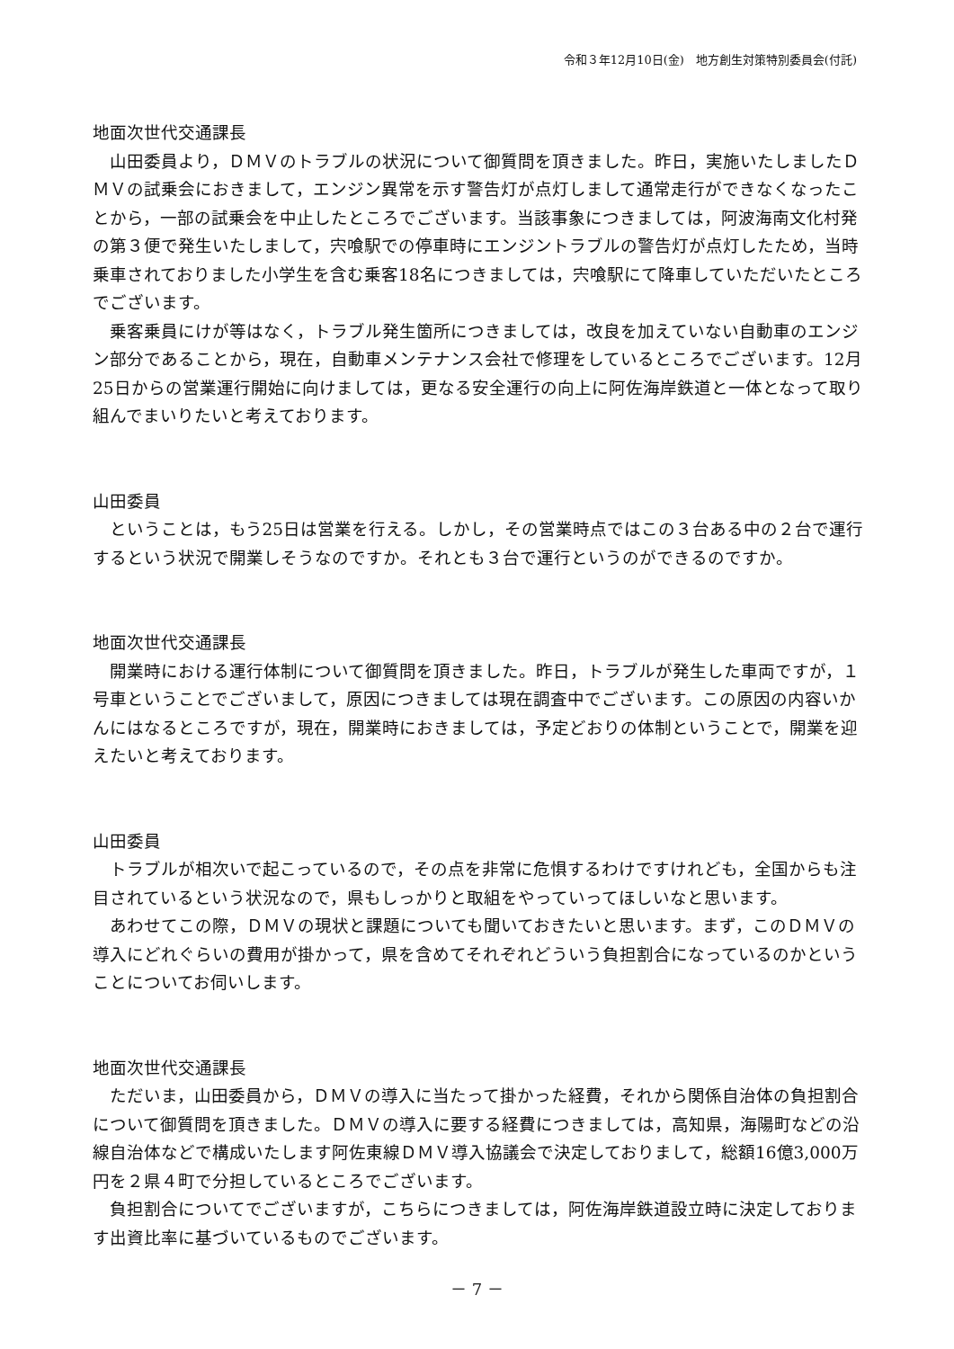令和３年12月10日(金)　地方創生対策特別委員会(付託)
地面次世代交通課長
山田委員より，ＤＭＶのトラブルの状況について御質問を頂きました。昨日，実施いたしましたＤＭＶの試乗会におきまして，エンジン異常を示す警告灯が点灯しまして通常走行ができなくなったことから，一部の試乗会を中止したところでございます。当該事象につきましては，阿波海南文化村発の第３便で発生いたしまして，宍喰駅での停車時にエンジントラブルの警告灯が点灯したため，当時乗車されておりました小学生を含む乗客18名につきましては，宍喰駅にて降車していただいたところでございます。
乗客乗員にけが等はなく，トラブル発生箇所につきましては，改良を加えていない自動車のエンジン部分であることから，現在，自動車メンテナンス会社で修理をしているところでございます。12月25日からの営業運行開始に向けましては，更なる安全運行の向上に阿佐海岸鉄道と一体となって取り組んでまいりたいと考えております。
山田委員
ということは，もう25日は営業を行える。しかし，その営業時点ではこの３台ある中の２台で運行するという状況で開業しそうなのですか。それとも３台で運行というのができるのですか。
地面次世代交通課長
開業時における運行体制について御質問を頂きました。昨日，トラブルが発生した車両ですが，１号車ということでございまして，原因につきましては現在調査中でございます。この原因の内容いかんにはなるところですが，現在，開業時におきましては，予定どおりの体制ということで，開業を迎えたいと考えております。
山田委員
トラブルが相次いで起こっているので，その点を非常に危惧するわけですけれども，全国からも注目されているという状況なので，県もしっかりと取組をやっていってほしいなと思います。
あわせてこの際，ＤＭＶの現状と課題についても聞いておきたいと思います。まず，このＤＭＶの導入にどれぐらいの費用が掛かって，県を含めてそれぞれどういう負担割合になっているのかということについてお伺いします。
地面次世代交通課長
ただいま，山田委員から，ＤＭＶの導入に当たって掛かった経費，それから関係自治体の負担割合について御質問を頂きました。ＤＭＶの導入に要する経費につきましては，高知県，海陽町などの沿線自治体などで構成いたします阿佐東線ＤＭＶ導入協議会で決定しておりまして，総額16億3,000万円を２県４町で分担しているところでございます。
負担割合についてでございますが，こちらにつきましては，阿佐海岸鉄道設立時に決定しております出資比率に基づいているものでございます。
－ 7 －